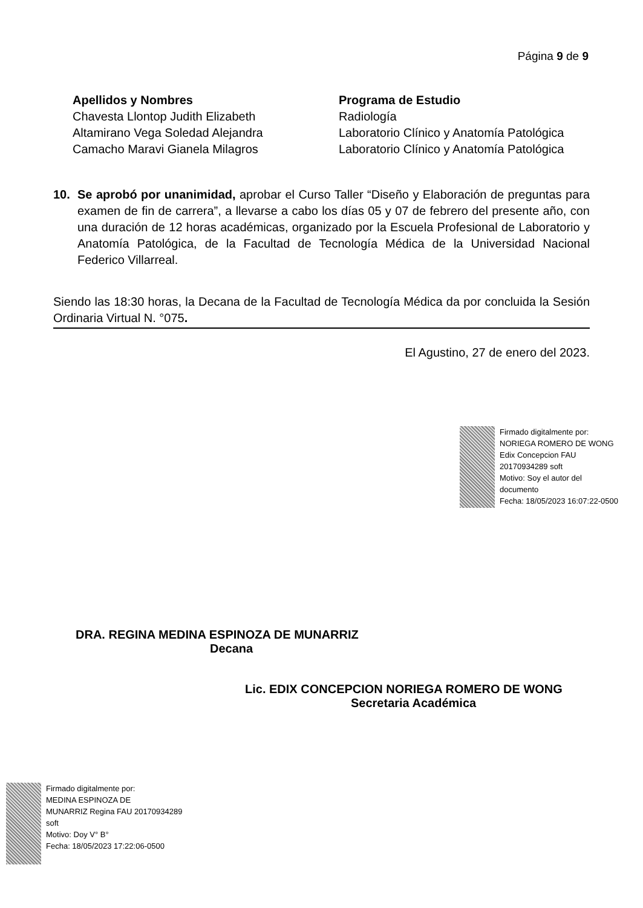Página 9 de 9
| Apellidos y Nombres | Programa de Estudio |
| --- | --- |
| Chavesta Llontop Judith Elizabeth | Radiología |
| Altamirano Vega Soledad Alejandra | Laboratorio Clínico y Anatomía Patológica |
| Camacho Maravi Gianela Milagros | Laboratorio Clínico y Anatomía Patológica |
10. Se aprobó por unanimidad, aprobar el Curso Taller “Diseño y Elaboración de preguntas para examen de fin de carrera”, a llevarse a cabo los días 05 y 07 de febrero del presente año, con una duración de 12 horas académicas, organizado por la Escuela Profesional de Laboratorio y Anatomía Patológica, de la Facultad de Tecnología Médica de la Universidad Nacional Federico Villarreal.
Siendo las 18:30 horas, la Decana de la Facultad de Tecnología Médica da por concluida la Sesión Ordinaria Virtual N. °075.
El Agustino, 27 de enero del 2023.
Firmado digitalmente por:
NORIEGA ROMERO DE WONG
Edix Concepcion FAU
20170934289 soft
Motivo: Soy el autor del
documento
Fecha: 18/05/2023 16:07:22-0500
DRA. REGINA MEDINA ESPINOZA DE MUNARRIZ
Decana
Lic. EDIX CONCEPCION NORIEGA ROMERO DE WONG
Secretaria Académica
Firmado digitalmente por:
MEDINA ESPINOZA DE
MUNARRIZ Regina FAU 20170934289
soft
Motivo: Doy V° B°
Fecha: 18/05/2023 17:22:06-0500